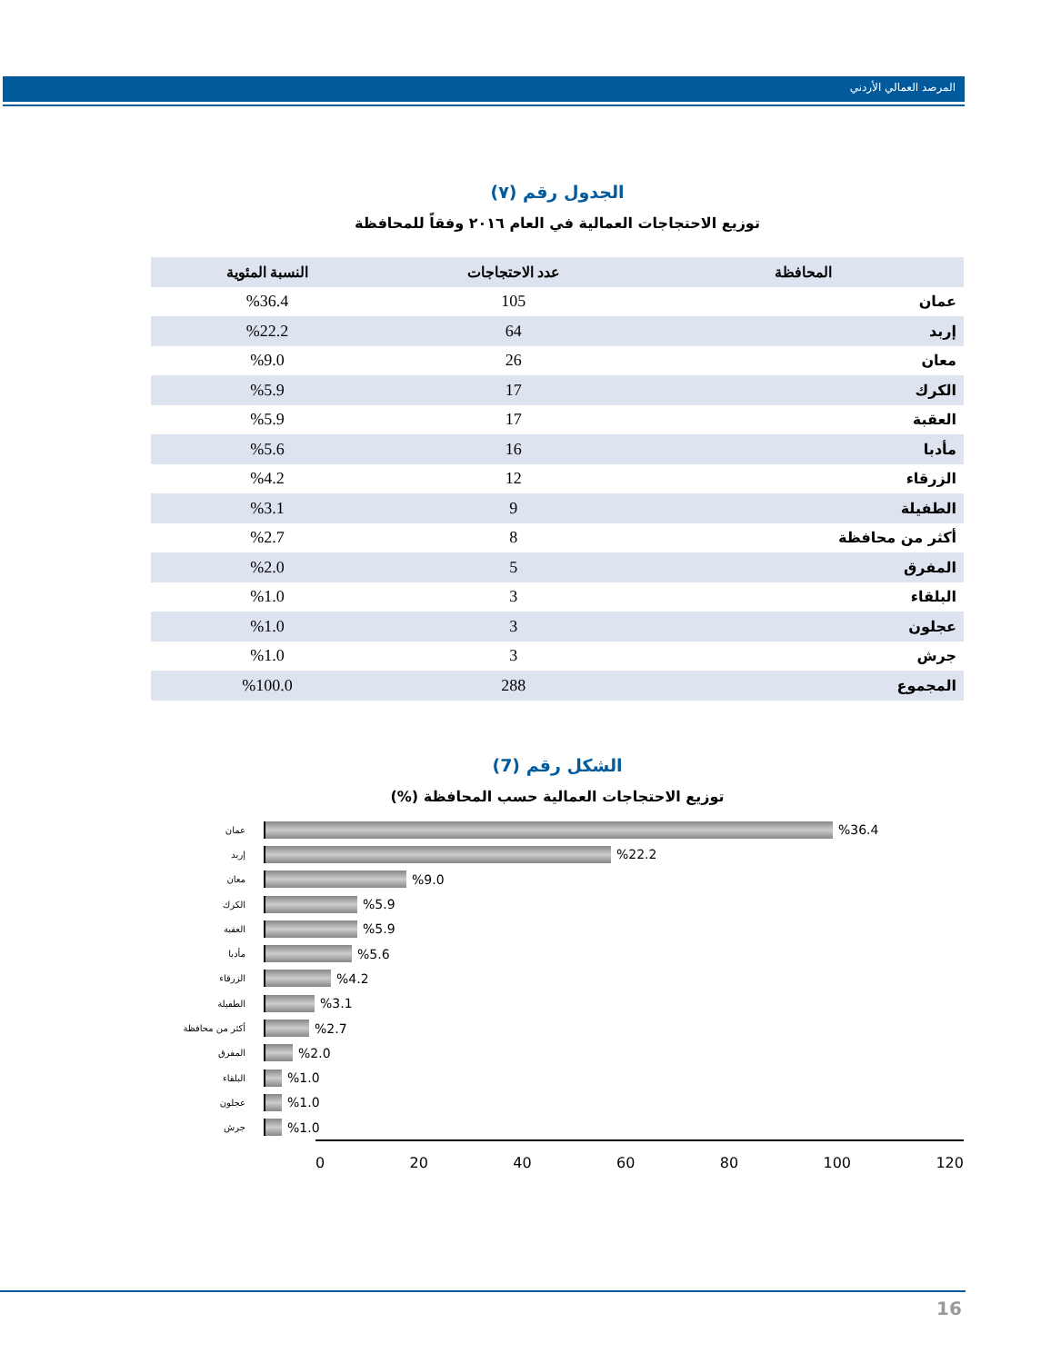المرصد العمالي الأردني
الجدول رقم (٧)
توزيع الاحتجاجات العمالية في العام ٢٠١٦ وفقاً للمحافظة
| المحافظة | عدد الاحتجاجات | النسبة المئوية |
| --- | --- | --- |
| عمان | 105 | %36.4 |
| إربد | 64 | %22.2 |
| معان | 26 | %9.0 |
| الكرك | 17 | %5.9 |
| العقبة | 17 | %5.9 |
| مأدبا | 16 | %5.6 |
| الزرقاء | 12 | %4.2 |
| الطفيلة | 9 | %3.1 |
| أكثر من محافظة | 8 | %2.7 |
| المفرق | 5 | %2.0 |
| البلقاء | 3 | %1.0 |
| عجلون | 3 | %1.0 |
| جرش | 3 | %1.0 |
| المجموع | 288 | %100.0 |
الشكل رقم (7)
توزيع الاحتجاجات العمالية حسب المحافظة (%)
عمان
%36.4
إربد
%22.2
معان
%9.0
الكرك
%5.9
العقبة
%5.9
مأدبا
%5.6
الزرقاء
%4.2
الطفيلة
%3.1
أكثر من محافظة
%2.7
المفرق
%2.0
البلقاء
%1.0
عجلون
%1.0
جرش
%1.0
0 20 40 60 80 100 120
16